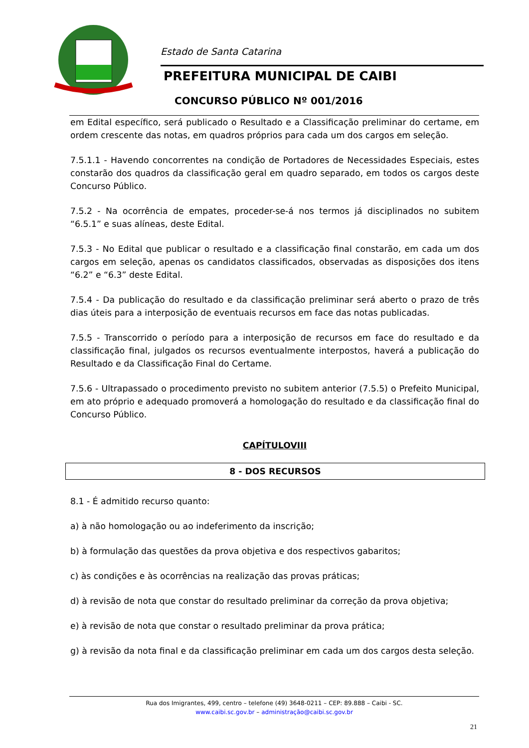Estado de Santa Catarina
PREFEITURA MUNICIPAL DE CAIBI
CONCURSO PÚBLICO Nº 001/2016
em Edital específico, será publicado o Resultado e a Classificação preliminar do certame, em ordem crescente das notas, em quadros próprios para cada um dos cargos em seleção.
7.5.1.1 - Havendo concorrentes na condição de Portadores de Necessidades Especiais, estes constarão dos quadros da classificação geral em quadro separado, em todos os cargos deste Concurso Público.
7.5.2 - Na ocorrência de empates, proceder-se-á nos termos já disciplinados no subitem “6.5.1” e suas alíneas, deste Edital.
7.5.3 - No Edital que publicar o resultado e a classificação final constarão, em cada um dos cargos em seleção, apenas os candidatos classificados, observadas as disposições dos itens “6.2” e “6.3” deste Edital.
7.5.4 - Da publicação do resultado e da classificação preliminar será aberto o prazo de três dias úteis para a interposição de eventuais recursos em face das notas publicadas.
7.5.5 - Transcorrido o período para a interposição de recursos em face do resultado e da classificação final, julgados os recursos eventualmente interpostos, haverá a publicação do Resultado e da Classificação Final do Certame.
7.5.6 - Ultrapassado o procedimento previsto no subitem anterior (7.5.5) o Prefeito Municipal, em ato próprio e adequado promoverá a homologação do resultado e da classificação final do Concurso Público.
CAPÍTULOVIII
8 - DOS RECURSOS
8.1 - É admitido recurso quanto:
a) à não homologação ou ao indeferimento da inscrição;
b) à formulação das questões da prova objetiva e dos respectivos gabaritos;
c) às condições e às ocorrências na realização das provas práticas;
d) à revisão de nota que constar do resultado preliminar da correção da prova objetiva;
e) à revisão de nota que constar o resultado preliminar da prova prática;
g) à revisão da nota final e da classificação preliminar em cada um dos cargos desta seleção.
Rua dos Imigrantes, 499, centro – telefone (49) 3648-0211 – CEP: 89.888 – Caibi - SC.
www.caibi.sc.gov.br – administração@caibi.sc.gov.br
21